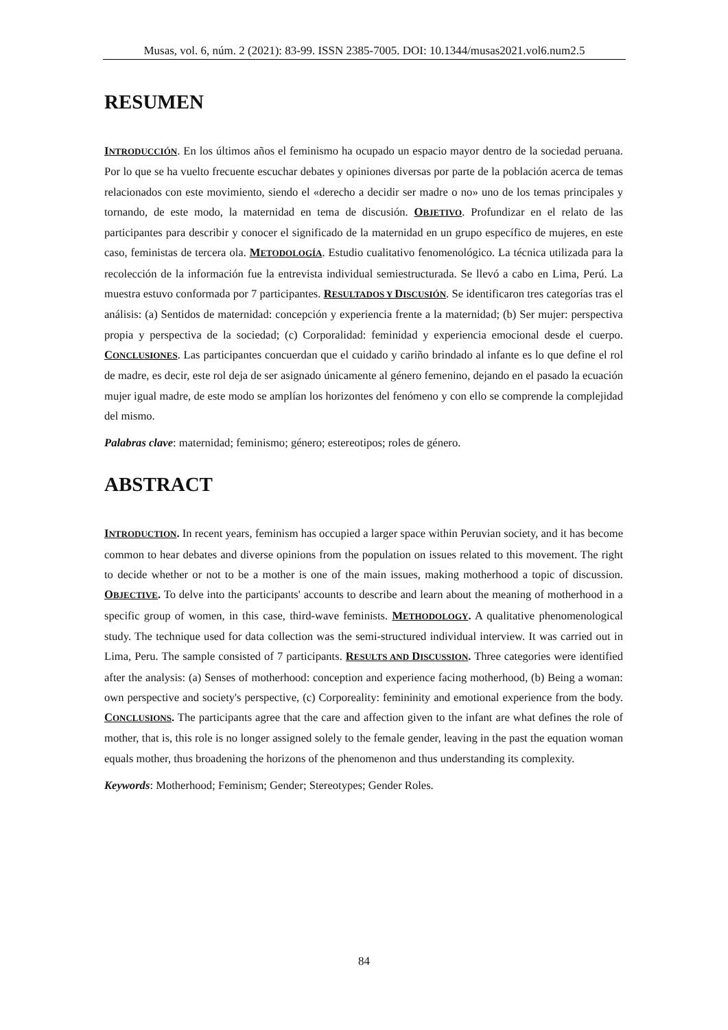Musas, vol. 6, núm. 2 (2021): 83-99. ISSN 2385-7005. DOI: 10.1344/musas2021.vol6.num2.5
RESUMEN
INTRODUCCIÓN. En los últimos años el feminismo ha ocupado un espacio mayor dentro de la sociedad peruana. Por lo que se ha vuelto frecuente escuchar debates y opiniones diversas por parte de la población acerca de temas relacionados con este movimiento, siendo el «derecho a decidir ser madre o no» uno de los temas principales y tornando, de este modo, la maternidad en tema de discusión. OBJETIVO. Profundizar en el relato de las participantes para describir y conocer el significado de la maternidad en un grupo específico de mujeres, en este caso, feministas de tercera ola. METODOLOGÍA. Estudio cualitativo fenomenológico. La técnica utilizada para la recolección de la información fue la entrevista individual semiestructurada. Se llevó a cabo en Lima, Perú. La muestra estuvo conformada por 7 participantes. RESULTADOS Y DISCUSIÓN. Se identificaron tres categorías tras el análisis: (a) Sentidos de maternidad: concepción y experiencia frente a la maternidad; (b) Ser mujer: perspectiva propia y perspectiva de la sociedad; (c) Corporalidad: feminidad y experiencia emocional desde el cuerpo. CONCLUSIONES. Las participantes concuerdan que el cuidado y cariño brindado al infante es lo que define el rol de madre, es decir, este rol deja de ser asignado únicamente al género femenino, dejando en el pasado la ecuación mujer igual madre, de este modo se amplían los horizontes del fenómeno y con ello se comprende la complejidad del mismo.
Palabras clave: maternidad; feminismo; género; estereotipos; roles de género.
ABSTRACT
INTRODUCTION. In recent years, feminism has occupied a larger space within Peruvian society, and it has become common to hear debates and diverse opinions from the population on issues related to this movement. The right to decide whether or not to be a mother is one of the main issues, making motherhood a topic of discussion. OBJECTIVE. To delve into the participants' accounts to describe and learn about the meaning of motherhood in a specific group of women, in this case, third-wave feminists. METHODOLOGY. A qualitative phenomenological study. The technique used for data collection was the semi-structured individual interview. It was carried out in Lima, Peru. The sample consisted of 7 participants. RESULTS AND DISCUSSION. Three categories were identified after the analysis: (a) Senses of motherhood: conception and experience facing motherhood, (b) Being a woman: own perspective and society's perspective, (c) Corporeality: femininity and emotional experience from the body. CONCLUSIONS. The participants agree that the care and affection given to the infant are what defines the role of mother, that is, this role is no longer assigned solely to the female gender, leaving in the past the equation woman equals mother, thus broadening the horizons of the phenomenon and thus understanding its complexity.
Keywords: Motherhood; Feminism; Gender; Stereotypes; Gender Roles.
84